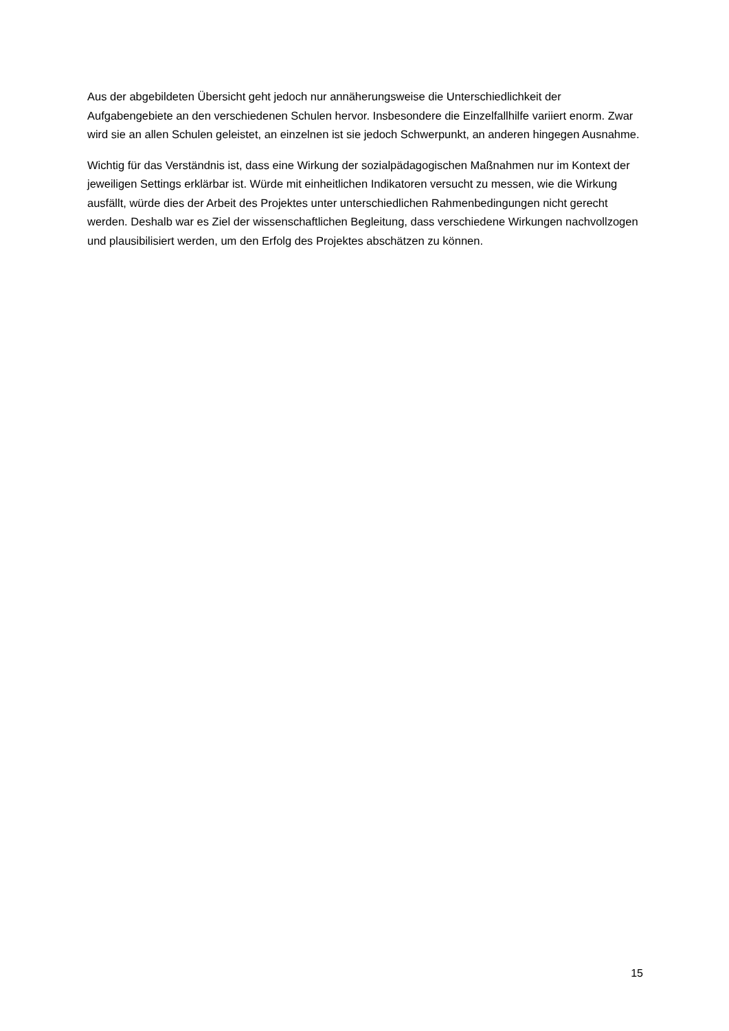Aus der abgebildeten Übersicht geht jedoch nur annäherungsweise die Unterschiedlichkeit der Aufgabengebiete an den verschiedenen Schulen hervor. Insbesondere die Einzelfallhilfe variiert enorm. Zwar wird sie an allen Schulen geleistet, an einzelnen ist sie jedoch Schwerpunkt, an anderen hingegen Ausnahme.
Wichtig für das Verständnis ist, dass eine Wirkung der sozialpädagogischen Maßnahmen nur im Kontext der jeweiligen Settings erklärbar ist. Würde mit einheitlichen Indikatoren versucht zu messen, wie die Wirkung ausfällt, würde dies der Arbeit des Projektes unter unterschiedlichen Rahmenbedingungen nicht gerecht werden. Deshalb war es Ziel der wissenschaftlichen Begleitung, dass verschiedene Wirkungen nachvollzogen und plausibilisiert werden, um den Erfolg des Projektes abschätzen zu können.
15